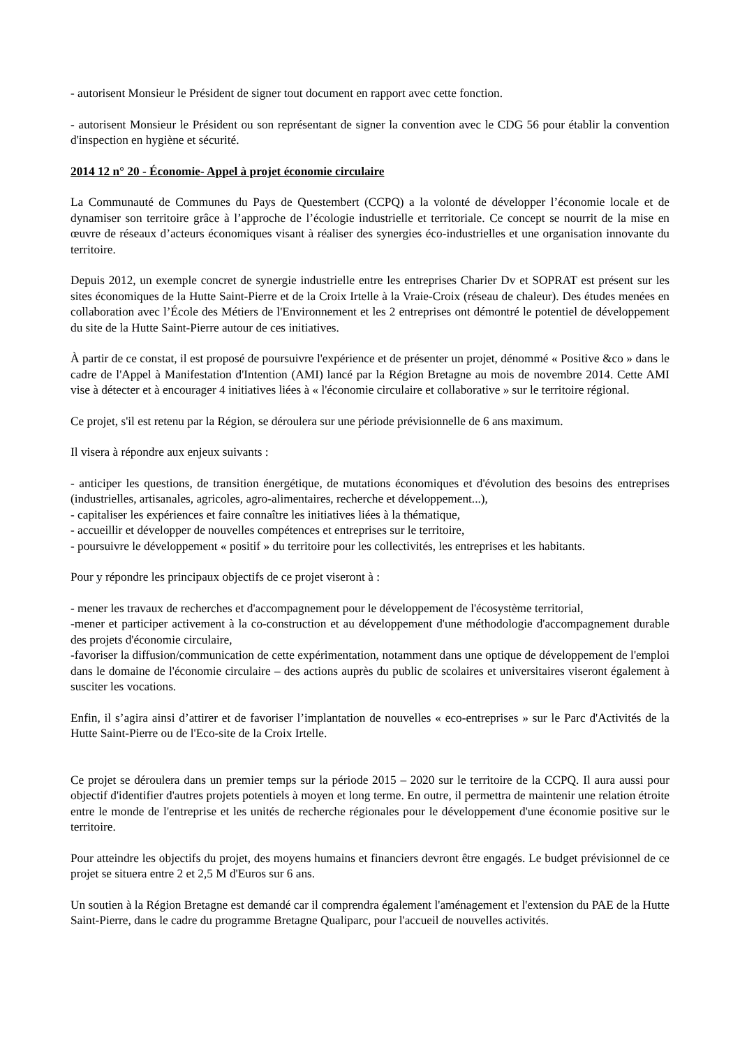- autorisent Monsieur le Président de signer tout document en rapport avec cette fonction.
- autorisent Monsieur le Président ou son représentant de signer la convention avec le CDG 56 pour établir la convention d'inspection en hygiène et sécurité.
2014 12 n° 20 - Économie- Appel à projet économie circulaire
La Communauté de Communes du Pays de Questembert (CCPQ) a la volonté de développer l’économie locale et de dynamiser son territoire grâce à l’approche de l’écologie industrielle et territoriale. Ce concept se nourrit de la mise en œuvre de réseaux d’acteurs économiques visant à réaliser des synergies éco-industrielles et une organisation innovante du territoire.
Depuis 2012, un exemple concret de synergie industrielle entre les entreprises Charier Dv et SOPRAT est présent sur les sites économiques de la Hutte Saint-Pierre et de la Croix Irtelle à la Vraie-Croix (réseau de chaleur). Des études menées en collaboration avec l’École des Métiers de l'Environnement et les 2 entreprises ont démontré le potentiel de développement du site de la Hutte Saint-Pierre autour de ces initiatives.
À partir de ce constat, il est proposé de poursuivre l'expérience et de présenter un projet, dénommé « Positive &co » dans le cadre de l'Appel à Manifestation d'Intention (AMI) lancé par la Région Bretagne au mois de novembre 2014. Cette AMI vise à détecter et à encourager 4 initiatives liées à « l'économie circulaire et collaborative » sur le territoire régional.
Ce projet, s'il est retenu par la Région, se déroulera sur une période prévisionnelle de 6 ans maximum.
Il visera à répondre aux enjeux suivants :
- anticiper les questions, de transition énergétique, de mutations économiques et d'évolution des besoins des entreprises (industrielles, artisanales, agricoles, agro-alimentaires, recherche et développement...),
- capitaliser les expériences et faire connaître les initiatives liées à la thématique,
- accueillir et développer de nouvelles compétences et entreprises sur le territoire,
- poursuivre le développement « positif » du territoire pour les collectivités, les entreprises et les habitants.
Pour y répondre les principaux objectifs de ce projet viseront à :
- mener les travaux de recherches et d'accompagnement pour le développement de l'écosystème territorial,
-mener et participer activement à la co-construction et au développement d'une méthodologie d'accompagnement durable des projets d'économie circulaire,
-favoriser la diffusion/communication de cette expérimentation, notamment dans une optique de développement de l'emploi dans le domaine de l'économie circulaire – des actions auprès du public de scolaires et universitaires viseront également à susciter les vocations.
Enfin, il s’agira ainsi d’attirer et de favoriser l’implantation de nouvelles « eco-entreprises » sur le Parc d'Activités de la Hutte Saint-Pierre ou de l'Eco-site de la Croix Irtelle.
Ce projet se déroulera dans un premier temps sur la période 2015 – 2020 sur le territoire de la CCPQ. Il aura aussi pour objectif d'identifier d'autres projets potentiels à moyen et long terme. En outre, il permettra de maintenir une relation étroite entre le monde de l'entreprise et les unités de recherche régionales pour le développement d'une économie positive sur le territoire.
Pour atteindre les objectifs du projet, des moyens humains et financiers devront être engagés. Le budget prévisionnel de ce projet se situera entre 2 et 2,5 M d'Euros sur 6 ans.
Un soutien à la Région Bretagne est demandé car il comprendra également l'aménagement et l'extension du PAE de la Hutte Saint-Pierre, dans le cadre du programme Bretagne Qualiparc, pour l'accueil de nouvelles activités.